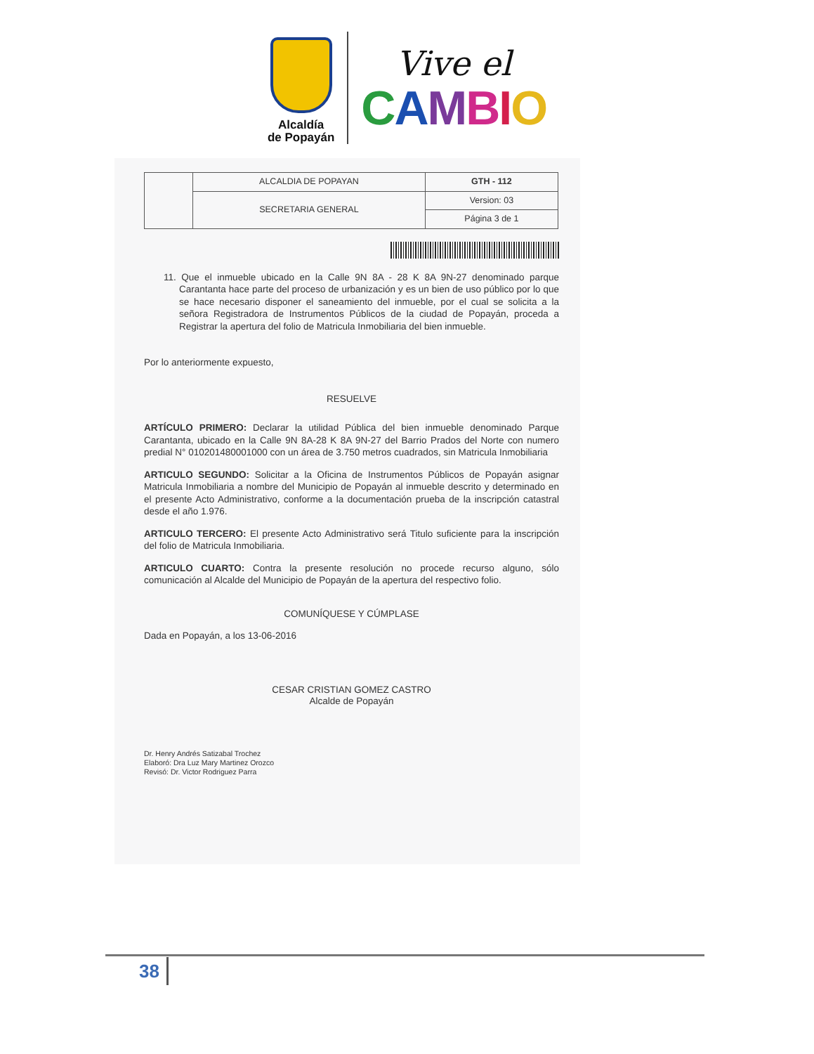Alcaldía
de Popayán
Vive el
CAMBIO
| | ALCALDIA DE POPAYAN | GTH - 112 |
| | SECRETARIA GENERAL | Version: 03 |
| | | Página 3 de 1 |
11. Que el inmueble ubicado en la Calle 9N 8A - 28 K 8A 9N-27 denominado parque Carantanta hace parte del proceso de urbanización y es un bien de uso público por lo que se hace necesario disponer el saneamiento del inmueble, por el cual se solicita a la señora Registradora de Instrumentos Públicos de la ciudad de Popayán, proceda a Registrar la apertura del folio de Matricula Inmobiliaria del bien inmueble.
Por lo anteriormente expuesto,
RESUELVE
ARTÍCULO PRIMERO: Declarar la utilidad Pública del bien inmueble denominado Parque Carantanta, ubicado en la Calle 9N 8A-28 K 8A 9N-27 del Barrio Prados del Norte con numero predial N° 010201480001000 con un área de 3.750 metros cuadrados, sin Matricula Inmobiliaria
ARTICULO SEGUNDO: Solicitar a la Oficina de Instrumentos Públicos de Popayán asignar Matricula Inmobiliaria a nombre del Municipio de Popayán al inmueble descrito y determinado en el presente Acto Administrativo, conforme a la documentación prueba de la inscripción catastral desde el año 1.976.
ARTICULO TERCERO: El presente Acto Administrativo será Titulo suficiente para la inscripción del folio de Matricula Inmobiliaria.
ARTICULO CUARTO: Contra la presente resolución no procede recurso alguno, sólo comunicación al Alcalde del Municipio de Popayán de la apertura del respectivo folio.
COMUNÍQUESE Y CÚMPLASE
Dada en Popayán, a los 13-06-2016
CESAR CRISTIAN GOMEZ CASTRO
Alcalde de Popayán
Dr. Henry Andrés Satizabal Trochez
Elaboró: Dra Luz Mary Martinez Orozco
Revisó: Dr. Victor Rodriguez Parra
38